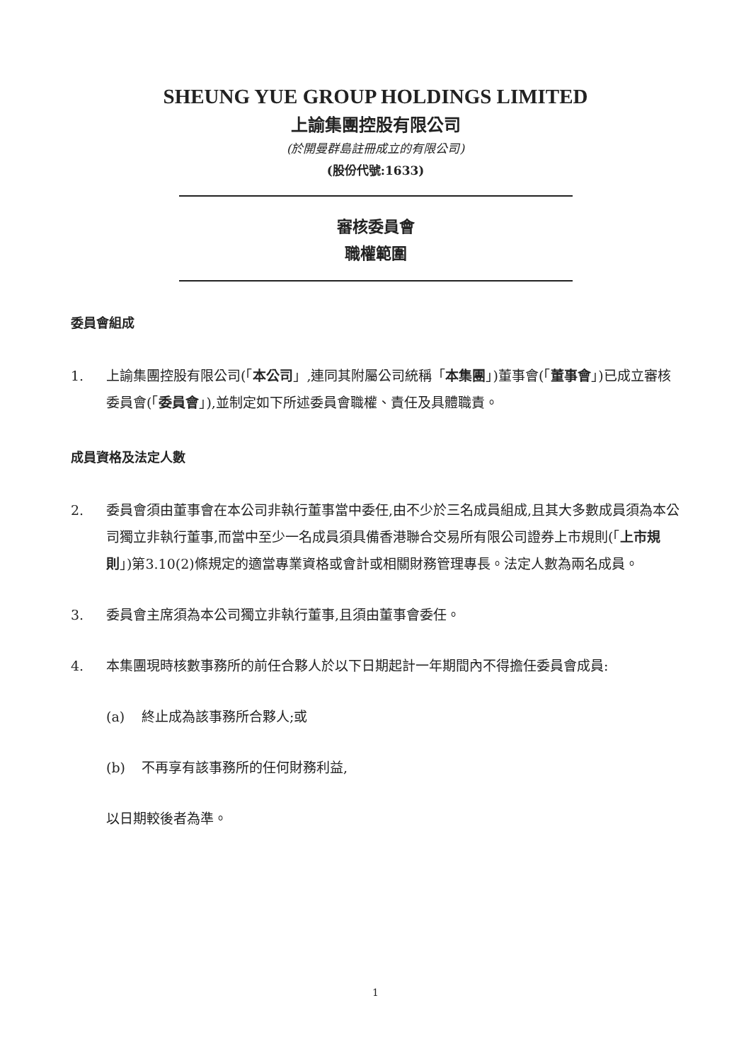SHEUNG YUE GROUP HOLDINGS LIMITED
上諭集團控股有限公司
(於開曼群島註冊成立的有限公司)
(股份代號:1633)
審核委員會
職權範圍
委員會組成
1. 上諭集團控股有限公司(「本公司」,連同其附屬公司統稱「本集團」)董事會(「董事會」)已成立審核委員會(「委員會」),並制定如下所述委員會職權、責任及具體職責。
成員資格及法定人數
2. 委員會須由董事會在本公司非執行董事當中委任,由不少於三名成員組成,且其大多數成員須為本公司獨立非執行董事,而當中至少一名成員須具備香港聯合交易所有限公司證券上市規則(「上市規則」)第3.10(2)條規定的適當專業資格或會計或相關財務管理專長。法定人數為兩名成員。
3. 委員會主席須為本公司獨立非執行董事,且須由董事會委任。
4. 本集團現時核數事務所的前任合夥人於以下日期起計一年期間內不得擔任委員會成員:
(a) 終止成為該事務所合夥人;或
(b) 不再享有該事務所的任何財務利益,
以日期較後者為準。
1